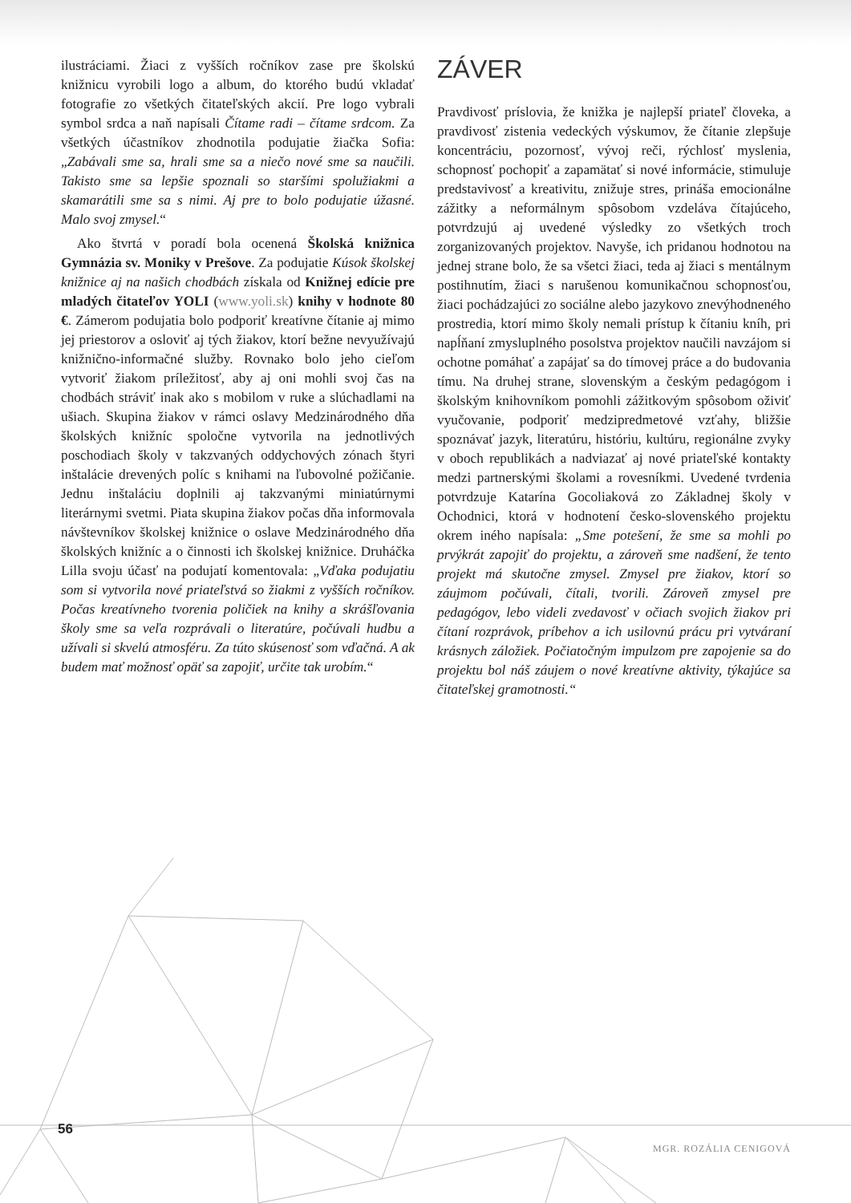ilustráciami. Žiaci z vyšších ročníkov zase pre školskú knižnicu vyrobili logo a album, do ktorého budú vkladať fotografie zo všetkých čitateľských akcií. Pre logo vybrali symbol srdca a naň napísali Čítame radi – čítame srdcom. Za všetkých účastníkov zhodnotila podujatie žiačka Sofia: „Zabávali sme sa, hrali sme sa a niečo nové sme sa naučili. Takisto sme sa lepšie spoznali so staršími spolužiakmi a skamarátili sme sa s nimi. Aj pre to bolo podujatie úžasné. Malo svoj zmysel.“
Ako štvrtá v poradí bola ocenená Školská knižnica Gymnázia sv. Moniky v Prešove. Za podujatie Kúsok školskej knižnice aj na našich chodbách získala od Knižnej edície pre mladých čitateľov YOLI (www.yoli.sk) knihy v hodnote 80 €. Zámerom podujatia bolo podporiť kreatívne čítanie aj mimo jej priestorov a osloviť aj tých žiakov, ktorí bežne nevyužívajú knižnično-informačné služby. Rovnako bolo jeho cieľom vytvoriť žiakom príležitosť, aby aj oni mohli svoj čas na chodbách stráviť inak ako s mobilom v ruke a slúchadlami na ušiach. Skupina žiakov v rámci oslavy Medzinárodného dňa školských knižníc spoločne vytvorila na jednotlivých poschodiach školy v takzvaných oddychových zónach štyri inštalácie drevených políc s knihami na ľubovolné požičanie. Jednu inštaláciu doplnili aj takzvanými miniatúrnymi literárnymi svetmi. Piata skupina žiakov počas dňa informovala návštevníkov školskej knižnice o oslave Medzinárodného dňa školských knižníc a o činnosti ich školskej knižnice. Druháčka Lilla svoju účasť na podujatí komentovala: „Vďaka podujatiu som si vytvorila nové priateľstvá so žiakmi z vyšších ročníkov. Počas kreatívneho tvorenia poličiek na knihy a skrášľovania školy sme sa veľa rozprávali o literatúre, počúvali hudbu a užívali si skvelú atmosféru. Za túto skúsenosť som vďačná. A ak budem mať možnosť opäť sa zapojiť, určite tak urobím.“
ZÁVER
Pravdivosť príslovia, že knižka je najlepší priateľ človeka, a pravdivosť zistenia vedeckých výskumov, že čítanie zlepšuje koncentráciu, pozornosť, vývoj reči, rýchlosť myslenia, schopnosť pochopiť a zapamätať si nové informácie, stimuluje predstavivosť a kreativitu, znižuje stres, prináša emocionálne zážitky a neformálnym spôsobom vzdeláva čítajúceho, potvrdzujú aj uvedené výsledky zo všetkých troch zorganizovaných projektov. Navyše, ich pridanou hodnotou na jednej strane bolo, že sa všetci žiaci, teda aj žiaci s mentálnym postihnutím, žiaci s narušenou komunikačnou schopnosťou, žiaci pochádzajúci zo sociálne alebo jazykovo znevýhodneného prostredia, ktorí mimo školy nemali prístup k čítaniu kníh, pri napĺňaní zmysluplného posolstva projektov naučili navzájom si ochotne pomáhať a zapájať sa do tímovej práce a do budovania tímu. Na druhej strane, slovenským a českým pedagógom i školským knihovníkom pomohli zážitkovým spôsobom oživiť vyučovanie, podporiť medzipredmetové vzťahy, bližšie spoznávať jazyk, literatúru, históriu, kultúru, regionálne zvyky v oboch republikách a nadviazať aj nové priateľské kontakty medzi partnerskými školami a rovesníkmi. Uvedené tvrdenia potvrdzuje Katarína Gocoliaková zo Základnej školy v Ochodnici, ktorá v hodnotení česko-slovenského projektu okrem iného napísala: „Sme potešení, že sme sa mohli po prvýkrát zapojiť do projektu, a zároveň sme nadšení, že tento projekt má skutočne zmysel. Zmysel pre žiakov, ktorí so záujmom počúvali, čítali, tvorili. Zároveň zmysel pre pedagógov, lebo videli zvedavosť v očiach svojich žiakov pri čítaní rozprávok, príbehov a ich usilovnú prácu pri vytváraní krásnych záložiek. Počiatočným impulzom pre zapojenie sa do projektu bol náš záujem o nové kreatívne aktivity, týkajúce sa čitateľskej gramotnosti.“
56
MGR. ROZÁLIA CENIGOVÁ